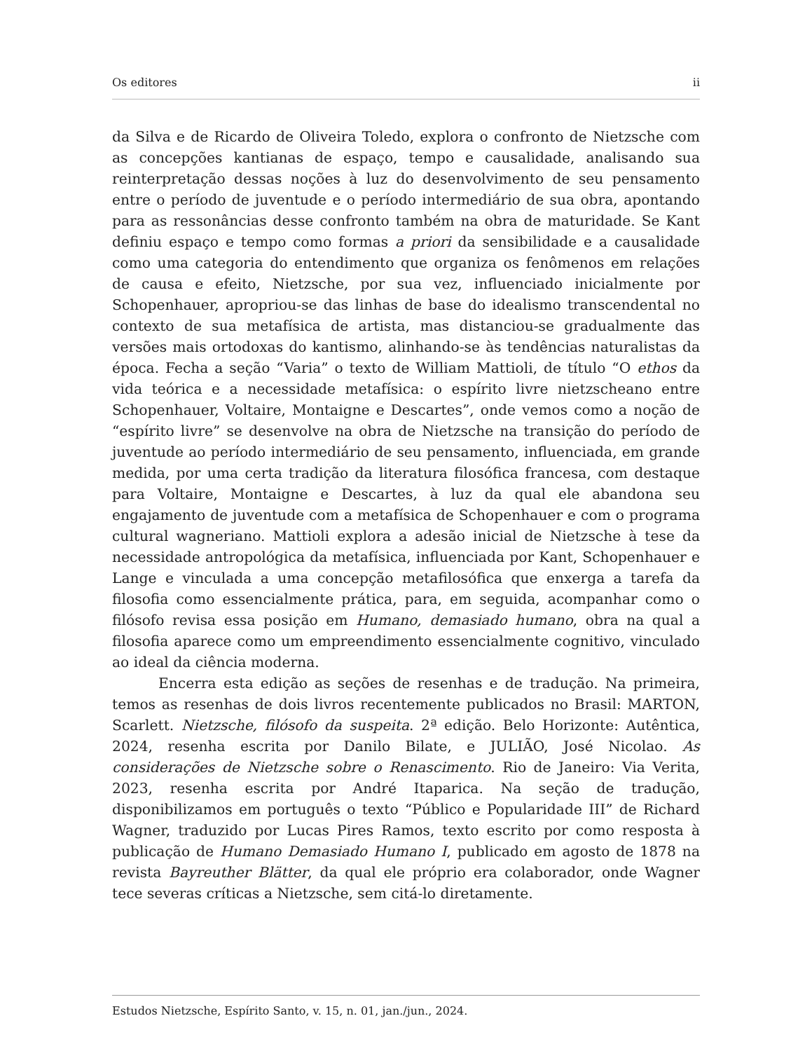Os editores ii
da Silva e de Ricardo de Oliveira Toledo, explora o confronto de Nietzsche com as concepções kantianas de espaço, tempo e causalidade, analisando sua reinterpretação dessas noções à luz do desenvolvimento de seu pensamento entre o período de juventude e o período intermediário de sua obra, apontando para as ressonâncias desse confronto também na obra de maturidade. Se Kant definiu espaço e tempo como formas a priori da sensibilidade e a causalidade como uma categoria do entendimento que organiza os fenômenos em relações de causa e efeito, Nietzsche, por sua vez, influenciado inicialmente por Schopenhauer, apropriou-se das linhas de base do idealismo transcendental no contexto de sua metafísica de artista, mas distanciou-se gradualmente das versões mais ortodoxas do kantismo, alinhando-se às tendências naturalistas da época. Fecha a seção “Varia” o texto de William Mattioli, de título “O ethos da vida teórica e a necessidade metafísica: o espírito livre nietzscheano entre Schopenhauer, Voltaire, Montaigne e Descartes”, onde vemos como a noção de “espírito livre” se desenvolve na obra de Nietzsche na transição do período de juventude ao período intermediário de seu pensamento, influenciada, em grande medida, por uma certa tradição da literatura filosófica francesa, com destaque para Voltaire, Montaigne e Descartes, à luz da qual ele abandona seu engajamento de juventude com a metafísica de Schopenhauer e com o programa cultural wagneriano. Mattioli explora a adesão inicial de Nietzsche à tese da necessidade antropológica da metafísica, influenciada por Kant, Schopenhauer e Lange e vinculada a uma concepção metafilosófica que enxerga a tarefa da filosofia como essencialmente prática, para, em seguida, acompanhar como o filósofo revisa essa posição em Humano, demasiado humano, obra na qual a filosofia aparece como um empreendimento essencialmente cognitivo, vinculado ao ideal da ciência moderna.
Encerra esta edição as seções de resenhas e de tradução. Na primeira, temos as resenhas de dois livros recentemente publicados no Brasil: MARTON, Scarlett. Nietzsche, filósofo da suspeita. 2ª edição. Belo Horizonte: Autêntica, 2024, resenha escrita por Danilo Bilate, e JULIÃO, José Nicolao. As considerações de Nietzsche sobre o Renascimento. Rio de Janeiro: Via Verita, 2023, resenha escrita por André Itaparica. Na seção de tradução, disponibilizamos em português o texto “Público e Popularidade III” de Richard Wagner, traduzido por Lucas Pires Ramos, texto escrito por como resposta à publicação de Humano Demasiado Humano I, publicado em agosto de 1878 na revista Bayreuther Blätter, da qual ele próprio era colaborador, onde Wagner tece severas críticas a Nietzsche, sem citá-lo diretamente.
Estudos Nietzsche, Espírito Santo, v. 15, n. 01, jan./jun., 2024.